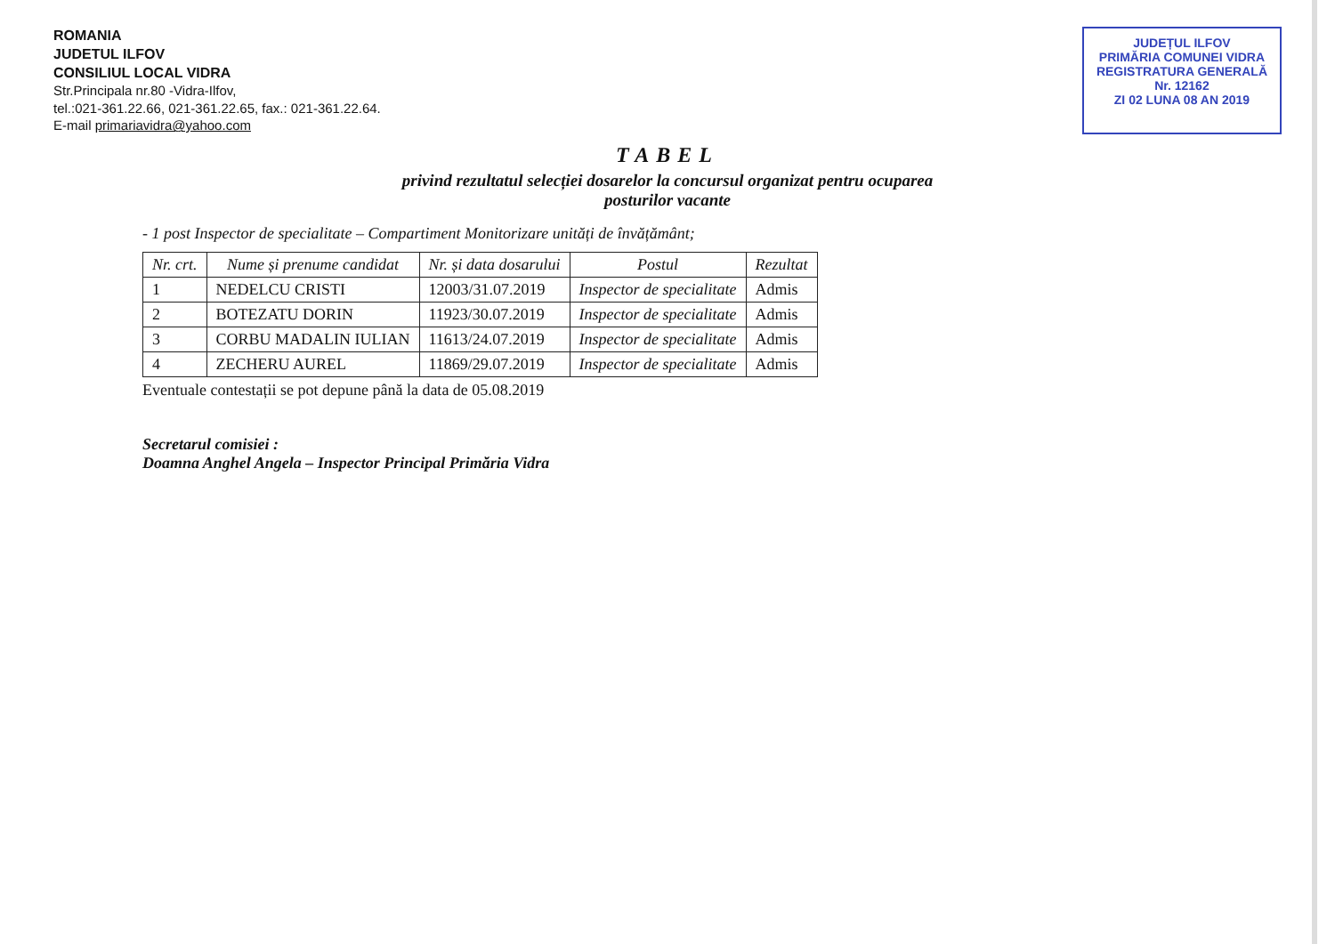ROMANIA
JUDETUL ILFOV
CONSILIUL LOCAL VIDRA
Str.Principala nr.80 -Vidra-Ilfov,
tel.:021-361.22.66, 021-361.22.65, fax.: 021-361.22.64.
E-mail primariavidra@yahoo.com
JUDEȚUL ILFOV
PRIMĂRIA COMUNEI VIDRA
REGISTRATURA GENERALĂ
Nr. 12162
ZI 02 LUNA 08 AN 2019
TABEL
privind rezultatul selecției dosarelor la concursul organizat pentru ocuparea
posturilor vacante
- 1 post Inspector de specialitate – Compartiment Monitorizare unități de învățământ;
| Nr. crt. | Nume și prenume candidat | Nr. și data dosarului | Postul | Rezultat |
| --- | --- | --- | --- | --- |
| 1 | NEDELCU CRISTI | 12003/31.07.2019 | Inspector de specialitate | Admis |
| 2 | BOTEZATU DORIN | 11923/30.07.2019 | Inspector de specialitate | Admis |
| 3 | CORBU MADALIN IULIAN | 11613/24.07.2019 | Inspector de specialitate | Admis |
| 4 | ZECHERU AUREL | 11869/29.07.2019 | Inspector de specialitate | Admis |
Eventuale contestații se pot depune până la data de 05.08.2019
Secretarul comisiei :
Doamna Anghel Angela – Inspector Principal Primăria Vidra